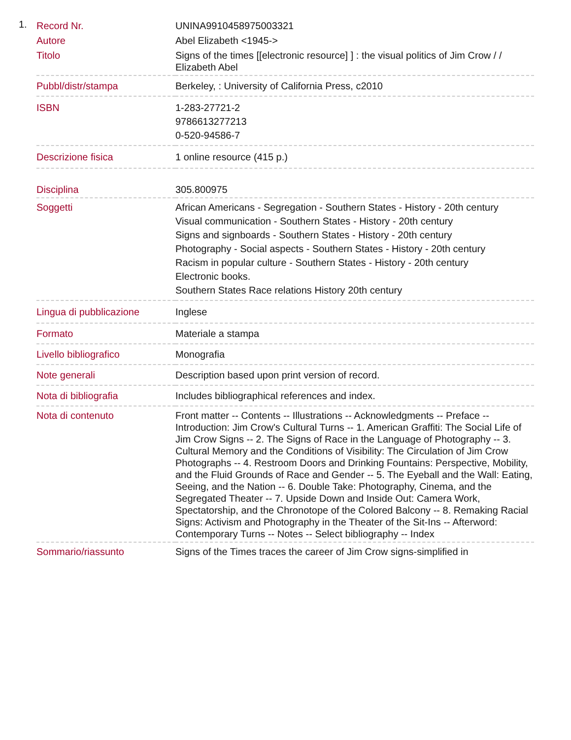1.
| Record Nr. | UNINA9910458975003321 |
| Autore | Abel Elizabeth <1945-> |
| Titolo | Signs of the times [[electronic resource] ] : the visual politics of Jim Crow / / Elizabeth Abel |
| Pubbl/distr/stampa | Berkeley, : University of California Press, c2010 |
| ISBN | 1-283-27721-2 9786613277213 0-520-94586-7 |
| Descrizione fisica | 1 online resource (415 p.) |
| Disciplina | 305.800975 |
| Soggetti | African Americans - Segregation - Southern States - History - 20th century Visual communication - Southern States - History - 20th century Signs and signboards - Southern States - History - 20th century Photography - Social aspects - Southern States - History - 20th century Racism in popular culture - Southern States - History - 20th century Electronic books. Southern States Race relations History 20th century |
| Lingua di pubblicazione | Inglese |
| Formato | Materiale a stampa |
| Livello bibliografico | Monografia |
| Note generali | Description based upon print version of record. |
| Nota di bibliografia | Includes bibliographical references and index. |
| Nota di contenuto | Front matter -- Contents -- Illustrations -- Acknowledgments -- Preface -- Introduction: Jim Crow's Cultural Turns -- 1. American Graffiti: The Social Life of Jim Crow Signs -- 2. The Signs of Race in the Language of Photography -- 3. Cultural Memory and the Conditions of Visibility: The Circulation of Jim Crow Photographs -- 4. Restroom Doors and Drinking Fountains: Perspective, Mobility, and the Fluid Grounds of Race and Gender -- 5. The Eyeball and the Wall: Eating, Seeing, and the Nation -- 6. Double Take: Photography, Cinema, and the Segregated Theater -- 7. Upside Down and Inside Out: Camera Work, Spectatorship, and the Chronotope of the Colored Balcony -- 8. Remaking Racial Signs: Activism and Photography in the Theater of the Sit-Ins -- Afterword: Contemporary Turns -- Notes -- Select bibliography -- Index |
| Sommario/riassunto | Signs of the Times traces the career of Jim Crow signs-simplified in |